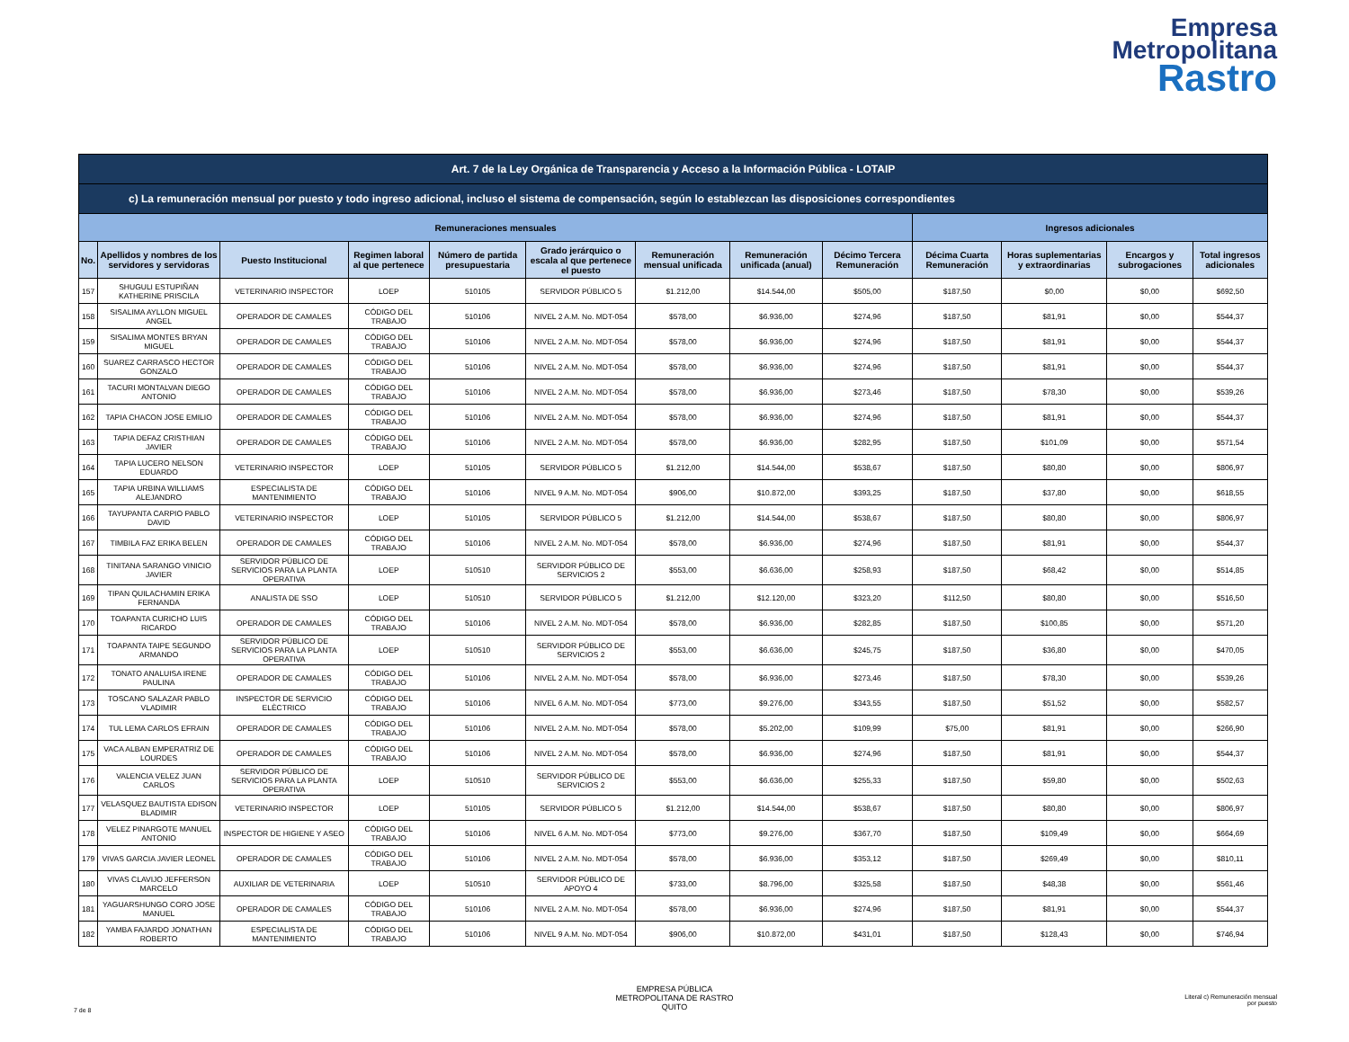Empresa
Metropolitana
Rastro
| Art. 7 de la Ley Orgánica de Transparencia y Acceso a la Información Pública - LOTAIP | | | | | | | | | | | | |
| --- | --- | --- | --- | --- | --- | --- | --- | --- | --- | --- | --- | --- |
| c) La remuneración mensual por puesto y todo ingreso adicional, incluso el sistema de compensación, según lo establezcan las disposiciones correspondientes | | | | | | | | | | | | |
| Remuneraciones mensuales | | | | | | | | | Ingresos adicionales | | | |
| No. | Apellidos y nombres de los servidores y servidoras | Puesto Institucional | Regimen laboral al que pertenece | Número de partida presupuestaria | Grado jerárquico o escala al que pertenece el puesto | Remuneración mensual unificada | Remuneración unificada (anual) | Décimo Tercera Remuneración | Décima Cuarta Remuneración | Horas suplementarias y extraordinarias | Encargos y subrogaciones | Total ingresos adicionales |
| 157 | SHUGULI ESTUPIÑAN KATHERINE PRISCILA | VETERINARIO INSPECTOR | LOEP | 510105 | SERVIDOR PÚBLICO 5 | $1.212,00 | $14.544,00 | $505,00 | $187,50 | $0,00 | $0,00 | $692,50 |
| 158 | SISALIMA AYLLON MIGUEL ANGEL | OPERADOR DE CAMALES | CÓDIGO DEL TRABAJO | 510106 | NIVEL 2 A.M. No. MDT-054 | $578,00 | $6.936,00 | $274,96 | $187,50 | $81,91 | $0,00 | $544,37 |
| 159 | SISALIMA MONTES BRYAN MIGUEL | OPERADOR DE CAMALES | CÓDIGO DEL TRABAJO | 510106 | NIVEL 2 A.M. No. MDT-054 | $578,00 | $6.936,00 | $274,96 | $187,50 | $81,91 | $0,00 | $544,37 |
| 160 | SUAREZ CARRASCO HECTOR GONZALO | OPERADOR DE CAMALES | CÓDIGO DEL TRABAJO | 510106 | NIVEL 2 A.M. No. MDT-054 | $578,00 | $6.936,00 | $274,96 | $187,50 | $81,91 | $0,00 | $544,37 |
| 161 | TACURI MONTALVAN DIEGO ANTONIO | OPERADOR DE CAMALES | CÓDIGO DEL TRABAJO | 510106 | NIVEL 2 A.M. No. MDT-054 | $578,00 | $6.936,00 | $273,46 | $187,50 | $78,30 | $0,00 | $539,26 |
| 162 | TAPIA CHACON JOSE EMILIO | OPERADOR DE CAMALES | CÓDIGO DEL TRABAJO | 510106 | NIVEL 2 A.M. No. MDT-054 | $578,00 | $6.936,00 | $274,96 | $187,50 | $81,91 | $0,00 | $544,37 |
| 163 | TAPIA DEFAZ CRISTHIAN JAVIER | OPERADOR DE CAMALES | CÓDIGO DEL TRABAJO | 510106 | NIVEL 2 A.M. No. MDT-054 | $578,00 | $6.936,00 | $282,95 | $187,50 | $101,09 | $0,00 | $571,54 |
| 164 | TAPIA LUCERO NELSON EDUARDO | VETERINARIO INSPECTOR | LOEP | 510105 | SERVIDOR PÚBLICO 5 | $1.212,00 | $14.544,00 | $538,67 | $187,50 | $80,80 | $0,00 | $806,97 |
| 165 | TAPIA URBINA WILLIAMS ALEJANDRO | ESPECIALISTA DE MANTENIMIENTO | CÓDIGO DEL TRABAJO | 510106 | NIVEL 9 A.M. No. MDT-054 | $906,00 | $10.872,00 | $393,25 | $187,50 | $37,80 | $0,00 | $618,55 |
| 166 | TAYUPANTA CARPIO PABLO DAVID | VETERINARIO INSPECTOR | LOEP | 510105 | SERVIDOR PÚBLICO 5 | $1.212,00 | $14.544,00 | $538,67 | $187,50 | $80,80 | $0,00 | $806,97 |
| 167 | TIMBILA FAZ ERIKA BELEN | OPERADOR DE CAMALES | CÓDIGO DEL TRABAJO | 510106 | NIVEL 2 A.M. No. MDT-054 | $578,00 | $6.936,00 | $274,96 | $187,50 | $81,91 | $0,00 | $544,37 |
| 168 | TINITANA SARANGO VINICIO JAVIER | SERVIDOR PÚBLICO DE SERVICIOS PARA LA PLANTA OPERATIVA | LOEP | 510510 | SERVIDOR PÚBLICO DE SERVICIOS 2 | $553,00 | $6.636,00 | $258,93 | $187,50 | $68,42 | $0,00 | $514,85 |
| 169 | TIPAN QUILACHAMIN ERIKA FERNANDA | ANALISTA DE SSO | LOEP | 510510 | SERVIDOR PÚBLICO 5 | $1.212,00 | $12.120,00 | $323,20 | $112,50 | $80,80 | $0,00 | $516,50 |
| 170 | TOAPANTA CURICHO LUIS RICARDO | OPERADOR DE CAMALES | CÓDIGO DEL TRABAJO | 510106 | NIVEL 2 A.M. No. MDT-054 | $578,00 | $6.936,00 | $282,85 | $187,50 | $100,85 | $0,00 | $571,20 |
| 171 | TOAPANTA TAIPE SEGUNDO ARMANDO | SERVIDOR PÚBLICO DE SERVICIOS PARA LA PLANTA OPERATIVA | LOEP | 510510 | SERVIDOR PÚBLICO DE SERVICIOS 2 | $553,00 | $6.636,00 | $245,75 | $187,50 | $36,80 | $0,00 | $470,05 |
| 172 | TONATO ANALUISA IRENE PAULINA | OPERADOR DE CAMALES | CÓDIGO DEL TRABAJO | 510106 | NIVEL 2 A.M. No. MDT-054 | $578,00 | $6.936,00 | $273,46 | $187,50 | $78,30 | $0,00 | $539,26 |
| 173 | TOSCANO SALAZAR PABLO VLADIMIR | INSPECTOR DE SERVICIO ELÈCTRICO | CÓDIGO DEL TRABAJO | 510106 | NIVEL 6 A.M. No. MDT-054 | $773,00 | $9.276,00 | $343,55 | $187,50 | $51,52 | $0,00 | $582,57 |
| 174 | TUL LEMA CARLOS EFRAIN | OPERADOR DE CAMALES | CÓDIGO DEL TRABAJO | 510106 | NIVEL 2 A.M. No. MDT-054 | $578,00 | $5.202,00 | $109,99 | $75,00 | $81,91 | $0,00 | $266,90 |
| 175 | VACA ALBAN EMPERATRIZ DE LOURDES | OPERADOR DE CAMALES | CÓDIGO DEL TRABAJO | 510106 | NIVEL 2 A.M. No. MDT-054 | $578,00 | $6.936,00 | $274,96 | $187,50 | $81,91 | $0,00 | $544,37 |
| 176 | VALENCIA VELEZ JUAN CARLOS | SERVIDOR PÚBLICO DE SERVICIOS PARA LA PLANTA OPERATIVA | LOEP | 510510 | SERVIDOR PÚBLICO DE SERVICIOS 2 | $553,00 | $6.636,00 | $255,33 | $187,50 | $59,80 | $0,00 | $502,63 |
| 177 | VELASQUEZ BAUTISTA EDISON BLADIMIR | VETERINARIO INSPECTOR | LOEP | 510105 | SERVIDOR PÚBLICO 5 | $1.212,00 | $14.544,00 | $538,67 | $187,50 | $80,80 | $0,00 | $806,97 |
| 178 | VELEZ PINARGOTE MANUEL ANTONIO | INSPECTOR DE HIGIENE Y ASEO | CÓDIGO DEL TRABAJO | 510106 | NIVEL 6 A.M. No. MDT-054 | $773,00 | $9.276,00 | $367,70 | $187,50 | $109,49 | $0,00 | $664,69 |
| 179 | VIVAS GARCIA JAVIER LEONEL | OPERADOR DE CAMALES | CÓDIGO DEL TRABAJO | 510106 | NIVEL 2 A.M. No. MDT-054 | $578,00 | $6.936,00 | $353,12 | $187,50 | $269,49 | $0,00 | $810,11 |
| 180 | VIVAS CLAVIJO JEFFERSON MARCELO | AUXILIAR DE VETERINARIA | LOEP | 510510 | SERVIDOR PÚBLICO DE APOYO 4 | $733,00 | $8.796,00 | $325,58 | $187,50 | $48,38 | $0,00 | $561,46 |
| 181 | YAGUARSHUNGO CORO JOSE MANUEL | OPERADOR DE CAMALES | CÓDIGO DEL TRABAJO | 510106 | NIVEL 2 A.M. No. MDT-054 | $578,00 | $6.936,00 | $274,96 | $187,50 | $81,91 | $0,00 | $544,37 |
| 182 | YAMBA FAJARDO JONATHAN ROBERTO | ESPECIALISTA DE MANTENIMIENTO | CÓDIGO DEL TRABAJO | 510106 | NIVEL 9 A.M. No. MDT-054 | $906,00 | $10.872,00 | $431,01 | $187,50 | $128,43 | $0,00 | $746,94 |
7 de 8
EMPRESA PÚBLICA
METROPOLITANA DE RASTRO
QUITO
Literal c) Remuneración mensual
por puesto